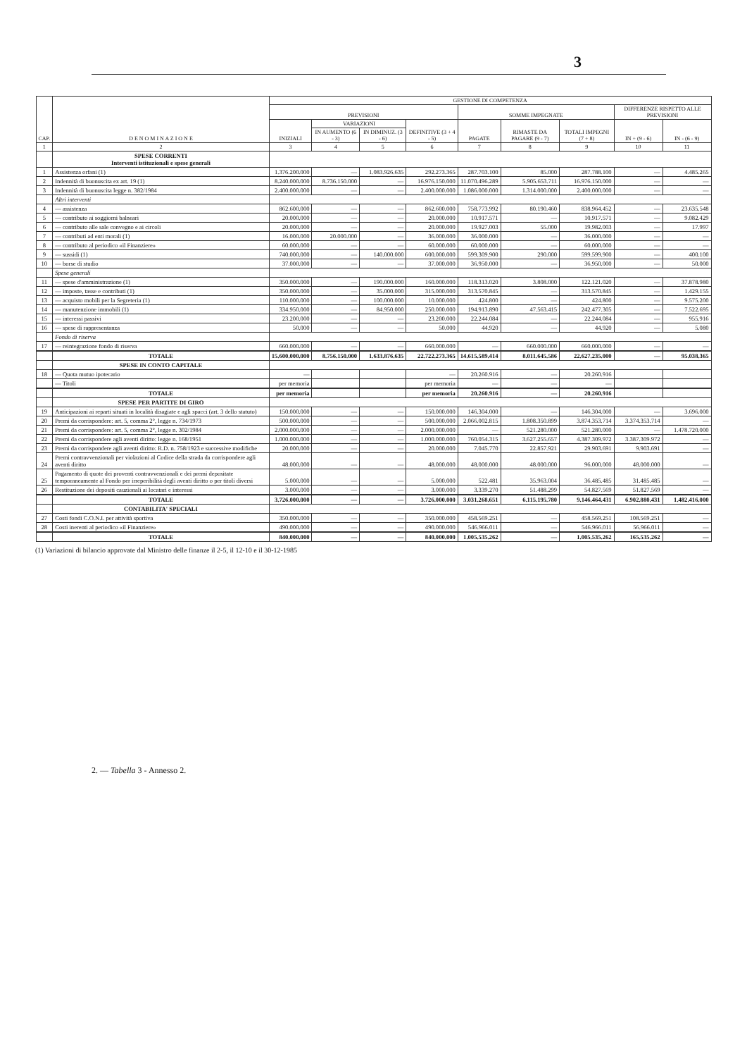3
| CAP. | D E N O M I N A Z I O N E | GESTIONE DI COMPETENZA | | | | | | | | |
| --- | --- | --- | --- | --- | --- | --- | --- | --- | --- | --- |
| | | PREVISIONI | | | | SOMME IMPEGNATE | | | DIFFERENZE RISPETTO ALLE PREVISIONI | |
| | | INIZIALI | VARIAZIONI | | DEFINITIVE (3 + 4 - 5) | PAGATE | RIMASTE DA PAGARE (9 - 7) | TOTALI IMPEGNI (7 + 8) | IN + (9 - 6) | IN - (6 - 9) |
| | | | IN AUMENTO (6 - 3) | IN DIMINUZ. (3 - 6) | | | | | | |
| 1 | 2 | 3 | 4 | 5 | 6 | 7 | 8 | 9 | 10 | 11 |
| | SPESE CORRENTI Interventi istituzionali e spese generali | | | | | | | | | |
| 1 | Assistenza orfani (1) | 1.376.200.000 | — | 1.083.926.635 | 292.273.365 | 287.703.100 | 85.000 | 287.788.100 | — | 4.485.265 |
| 2 | Indennità di buonuscita ex art. 19 (1) | 8.240.000.000 | 8.736.150.000 | — | 16.976.150.000 | 11.070.496.289 | 5.905.653.711 | 16.976.150.000 | — | — |
| 3 | Indennità di buonuscita legge n. 382/1984 | 2.400.000.000 | — | — | 2.400.000.000 | 1.086.000.000 | 1.314.000.000 | 2.400.000.000 | — | — |
| | Altri interventi | | | | | | | | | |
| 4 | — assistenza | 862.600.000 | — | — | 862.600.000 | 758.773.992 | 80.190.460 | 838.964.452 | — | 23.635.548 |
| 5 | — contributo ai soggiorni balneari | 20.000.000 | — | — | 20.000.000 | 10.917.571 | — | 10.917.571 | — | 9.082.429 |
| 6 | — contributo alle sale convegno e ai circoli | 20.000.000 | — | — | 20.000.000 | 19.927.003 | 55.000 | 19.982.003 | — | 17.997 |
| 7 | — contributi ad enti morali (1) | 16.000.000 | 20.000.000 | — | 36.000.000 | 36.000.000 | — | 36.000.000 | — | — |
| 8 | — contributo al periodico «il Finanziere» | 60.000.000 | — | — | 60.000.000 | 60.000.000 | — | 60.000.000 | — | — |
| 9 | — sussidi (1) | 740.000.000 | — | 140.000.000 | 600.000.000 | 599.309.900 | 290.000 | 599.599.900 | — | 400.100 |
| 10 | — borse di studio | 37.000.000 | — | — | 37.000.000 | 36.950.000 | — | 36.950.000 | — | 50.000 |
| | Spese generali | | | | | | | | | |
| 11 | — spese d'amministrazione (1) | 350.000.000 | — | 190.000.000 | 160.000.000 | 118.313.020 | 3.808.000 | 122.121.020 | — | 37.878.980 |
| 12 | — imposte, tasse e contributi (1) | 350.000.000 | — | 35.000.000 | 315.000.000 | 313.570.845 | — | 313.570.845 | — | 1.429.155 |
| 13 | — acquisto mobili per la Segreteria (1) | 110.000.000 | — | 100.000.000 | 10.000.000 | 424.800 | — | 424.800 | — | 9.575.200 |
| 14 | — manutenzione immobili (1) | 334.950.000 | — | 84.950.000 | 250.000.000 | 194.913.890 | 47.563.415 | 242.477.305 | — | 7.522.695 |
| 15 | — interessi passivi | 23.200.000 | — | — | 23.200.000 | 22.244.084 | — | 22.244.084 | — | 955.916 |
| 16 | — spese di rappresentanza | 50.000 | — | — | 50.000 | 44.920 | — | 44.920 | — | 5.080 |
| | Fondo di riserva | | | | | | | | | |
| 17 | — reintegrazione fondo di riserva | 660.000.000 | — | — | 660.000.000 | — | 660.000.000 | 660.000.000 | — | — |
| | TOTALE | 15.600.000.000 | 8.756.150.000 | 1.633.876.635 | 22.722.273.365 | 14.615.589.414 | 8.011.645.586 | 22.627.235.000 | — | 95.038.365 |
| | SPESE IN CONTO CAPITALE | | | | | | | | | |
| 18 | — Quota mutuo ipotecario | — | | | — | 20.260.916 | — | 20.260.916 | | |
| | — Titoli | per memoria | | | per memoria | — | — | — | | |
| | TOTALE | per memoria | | | per memoria | 20.260.916 | — | 20.260.916 | | |
| | SPESE PER PARTITE DI GIRO | | | | | | | | | |
| 19 | Anticipazioni ai reparti situati in località disagiate e agli spacci (art. 3 dello statuto) | 150.000.000 | — | — | 150.000.000 | 146.304.000 | — | 146.304.000 | — | 3.696.000 |
| 20 | Premi da corrispondere: art. 5, comma 2°, legge n. 734/1973 | 500.000.000 | — | — | 500.000.000 | 2.066.002.815 | 1.808.350.899 | 3.874.353.714 | 3.374.353.714 | — |
| 21 | Premi da corrispondere: art. 5, comma 2°, legge n. 302/1984 | 2.000.000.000 | — | — | 2.000.000.000 | — | 521.280.000 | 521.280.000 | — | 1.478.720.000 |
| 22 | Premi da corrispondere agli aventi diritto: legge n. 168/1951 | 1.000.000.000 | — | — | 1.000.000.000 | 760.054.315 | 3.627.255.657 | 4.387.309.972 | 3.387.309.972 | — |
| 23 | Premi da corrispondere agli aventi diritto: R.D. n. 758/1923 e successive modifiche | 20.000.000 | — | — | 20.000.000 | 7.045.770 | 22.857.921 | 29.903.691 | 9.903.691 | — |
| 24 | Premi contravvenzionali per violazioni al Codice della strada da corrispondere agli aventi diritto | 48.000.000 | — | — | 48.000.000 | 48.000.000 | 48.000.000 | 96.000.000 | 48.000.000 | — |
| 25 | Pagamento di quote dei proventi contravvenzionali e dei premi depositate temporaneamente al Fondo per irreperibilità degli aventi diritto o per titoli diversi | 5.000.000 | — | — | 5.000.000 | 522.481 | 35.963.004 | 36.485.485 | 31.485.485 | — |
| 26 | Restituzione dei depositi cauzionali ai locatari e interessi | 3.000.000 | — | — | 3.000.000 | 3.339.270 | 51.488.299 | 54.827.569 | 51.827.569 | — |
| | TOTALE | 3.726.000.000 | — | — | 3.726.000.000 | 3.031.268.651 | 6.115.195.780 | 9.146.464.431 | 6.902.880.431 | 1.482.416.000 |
| | CONTABILITA' SPECIALI | | | | | | | | | |
| 27 | Costi fondi C.O.N.I. per attività sportiva | 350.000.000 | — | — | 350.000.000 | 458.569.251 | — | 458.569.251 | 108.569.251 | — |
| 28 | Costi inerenti al periodico «il Finanziere» | 490.000.000 | — | — | 490.000.000 | 546.966.011 | — | 546.966.011 | 56.966.011 | — |
| | TOTALE | 840.000.000 | — | — | 840.000.000 | 1.005.535.262 | — | 1.005.535.262 | 165.535.262 | — |
(1) Variazioni di bilancio approvate dal Ministro delle finanze il 2-5, il 12-10 e il 30-12-1985
2. — Tabella 3 - Annesso 2.